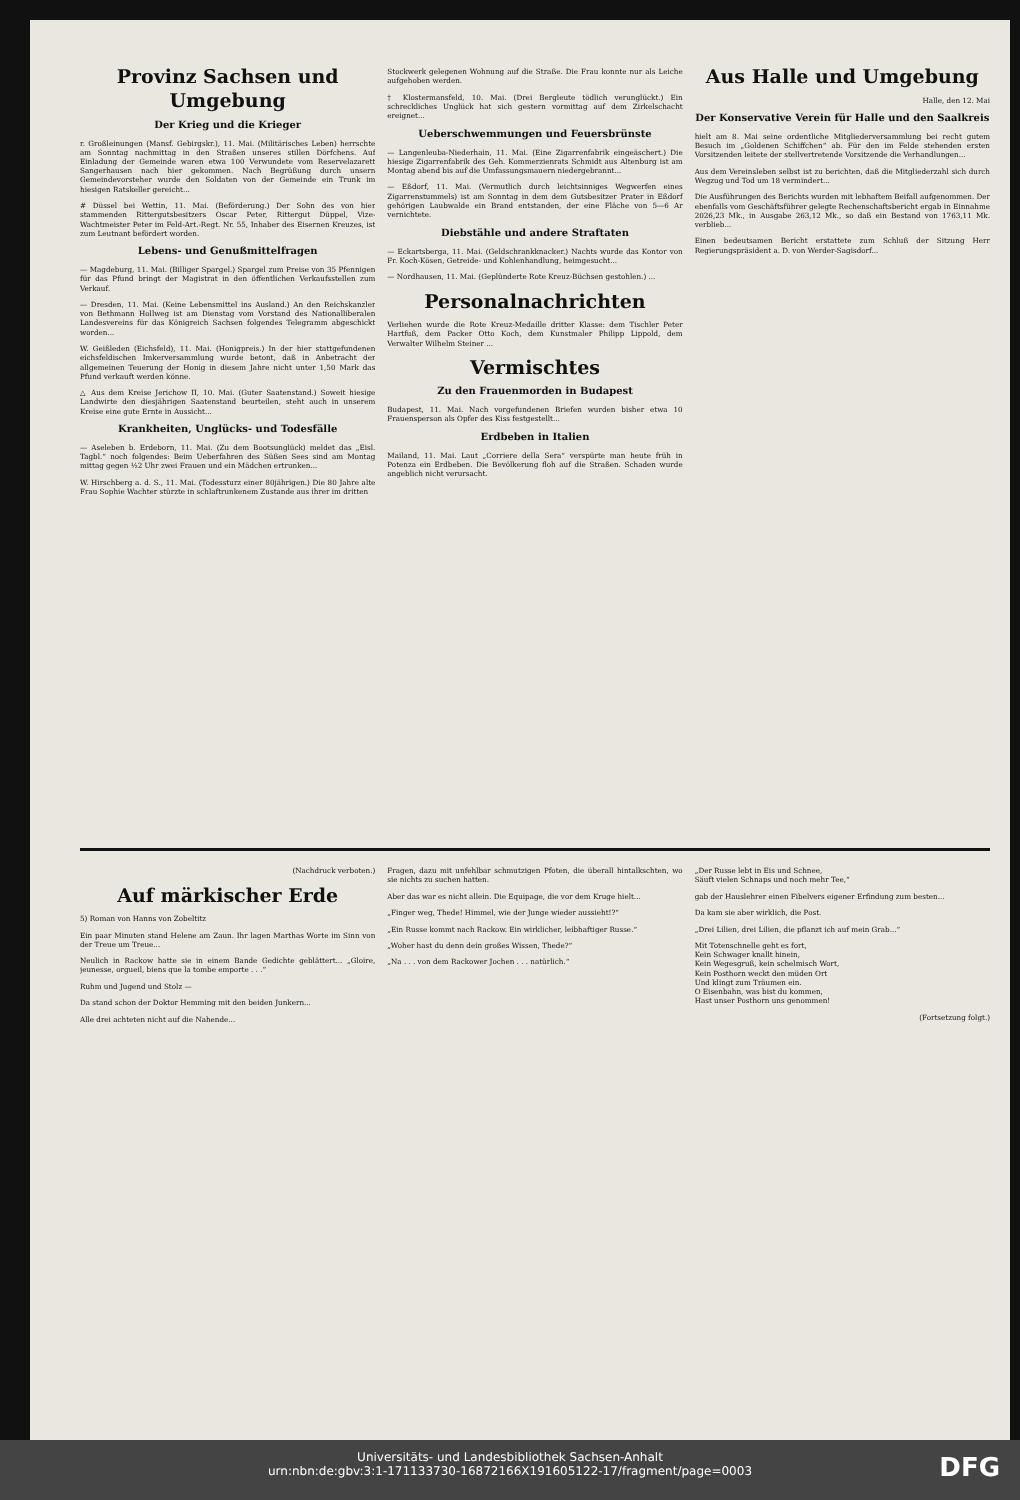Provinz Sachsen und Umgebung
Der Krieg und die Krieger
r. Großleinungen (Mansf. Gebirgskr.), 11. Mai. (Militärisches Leben) herrschte am Sonntag nachmittag in den Straßen unseres stillen Dörfchens. Auf Einladung der Gemeinde waren etwa 100 Verwundete vom Reservelazarett Sangerhausen nach hier gekommen. Nach Begrüßung durch unsern Gemeindevorsteher wurde den Soldaten von der Gemeinde ein Trunk im hiesigen Ratskeller gereicht...
# Düssel bei Wettin, 11. Mai. (Beförderung.) Der Sohn des von hier stammenden Rittergutsbesitzers Oscar Peter, Rittergut Düppel, Vize-Wachtmeister Peter im Feld-Art.-Regt. Nr. 55, Inhaber des Eisernen Kreuzes, ist zum Leutnant befördert worden.
Lebens- und Genußmittelfragen
— Magdeburg, 11. Mai. (Billiger Spargel.) Spargel zum Preise von 35 Pfennigen für das Pfund bringt der Magistrat in den öffentlichen Verkaufsstellen zum Verkauf.
— Dresden, 11. Mai. (Keine Lebensmittel ins Ausland.) An den Reichskanzler von Bethmann Hollweg ist am Dienstag vom Vorstand des Nationalliberalen Landesvereins für das Königreich Sachsen folgendes Telegramm abgeschickt worden...
W. Geißleden (Eichsfeld), 11. Mai. (Honigpreis.) In der hier stattgefundenen eichsfeldischen Imkerversammlung wurde betont, daß in Anbetracht der allgemeinen Teuerung der Honig in diesem Jahre nicht unter 1,50 Mark das Pfund verkauft werden könne.
△ Aus dem Kreise Jerichow II, 10. Mai. (Guter Saatenstand.) Soweit hiesige Landwirte den diesjährigen Saatenstand beurteilen, steht auch in unserem Kreise eine gute Ernte in Aussicht...
Krankheiten, Unglücks- und Todesfälle
— Aseleben b. Erdeborn, 11. Mai. (Zu dem Bootsunglück) meldet das „Eisl. Tagbl.“ noch folgendes: Beim Ueberfahren des Süßen Sees sind am Montag mittag gegen ½2 Uhr zwei Frauen und ein Mädchen ertrunken...
W. Hirschberg a. d. S., 11. Mai. (Todessturz einer 80jährigen.) Die 80 Jahre alte Frau Sophie Wachter stürzte in schlaftrunkenem Zustande aus ihrer im dritten
Stockwerk gelegenen Wohnung auf die Straße. Die Frau konnte nur als Leiche aufgehoben werden.
† Klostermansfeld, 10. Mai. (Drei Bergleute tödlich verunglückt.) Ein schreckliches Unglück hat sich gestern vormittag auf dem Zirkelschacht ereignet...
Ueberschwemmungen und Feuersbrünste
— Langenleuba-Niederhain, 11. Mai. (Eine Zigarrenfabrik eingeäschert.) Die hiesige Zigarrenfabrik des Geh. Kommerzienrats Schmidt aus Altenburg ist am Montag abend bis auf die Umfassungsmauern niedergebrannt...
— Eßdorf, 11. Mai. (Vermutlich durch leichtsinniges Wegwerfen eines Zigarrenstummels) ist am Sonntag in dem dem Gutsbesitzer Prater in Eßdorf gehörigen Laubwalde ein Brand entstanden, der eine Fläche von 5—6 Ar vernichtete.
Diebstähle und andere Straftaten
— Eckartsberga, 11. Mai. (Geldschrankknacker.) Nachts wurde das Kontor von Fr. Koch-Kösen, Getreide- und Kohlenhandlung, heimgesucht...
— Nordhausen, 11. Mai. (Geplünderte Rote Kreuz-Büchsen gestohlen.) ...
Personalnachrichten
Verliehen wurde die Rote Kreuz-Medaille dritter Klasse: dem Tischler Peter Hartfuß, dem Packer Otto Koch, dem Kunstmaler Philipp Lippold, dem Verwalter Wilhelm Steiner ...
Vermischtes
Zu den Frauenmorden in Budapest
Budapest, 11. Mai. Nach vorgefundenen Briefen wurden bisher etwa 10 Frauensperson als Opfer des Kiss festgestellt...
Erdbeben in Italien
Mailand, 11. Mai. Laut „Corriere della Sera“ verspürte man heute früh in Potenza ein Erdbeben. Die Bevölkerung floh auf die Straßen. Schaden wurde angeblich nicht verursacht.
Aus Halle und Umgebung
Halle, den 12. Mai
Der Konservative Verein für Halle und den Saalkreis
hielt am 8. Mai seine ordentliche Mitgliederversammlung bei recht gutem Besuch im „Goldenen Schiffchen“ ab. Für den im Felde stehenden ersten Vorsitzenden leitete der stellvertretende Vorsitzende die Verhandlungen...
Aus dem Vereinsleben selbst ist zu berichten, daß die Mitgliederzahl sich durch Wegzug und Tod um 18 vermindert...
Die Ausführungen des Berichts wurden mit lebhaftem Beifall aufgenommen. Der ebenfalls vom Geschäftsführer gelegte Rechenschaftsbericht ergab in Einnahme 2026,23 Mk., in Ausgabe 263,12 Mk., so daß ein Bestand von 1763,11 Mk. verblieb...
Einen bedeutsamen Bericht erstattete zum Schluß der Sitzung Herr Regierungspräsident a. D. von Werder-Sagisdorf...
(Nachdruck verboten.)
Auf märkischer Erde
5) Roman von Hanns von Zobeltitz
Ein paar Minuten stand Helene am Zaun. Ihr lagen Marthas Worte im Sinn von der Treue um Treue...
Neulich in Rackow hatte sie in einem Bande Gedichte geblättert... „Gloire, jeunesse, orgueil, biens que la tombe emporte . . .“
Ruhm und Jugend und Stolz —
Da stand schon der Doktor Hemming mit den beiden Junkern...
Alle drei achteten nicht auf die Nahende...
Fragen, dazu mit unfehlbar schmutzigen Pfoten, die überall hintalkschten, wo sie nichts zu suchen hatten.
Aber das war es nicht allein. Die Equipage, die vor dem Kruge hielt...
„Finger weg, Thede! Himmel, wie der Junge wieder aussieht!?“
„Ein Russe kommt nach Rackow. Ein wirklicher, leibhaftiger Russe.“
„Woher hast du denn dein großes Wissen, Thede?“
„Na . . . von dem Rackower Jochen . . . natürlich.“
„Der Russe lebt in Eis und Schnee,
Säuft vielen Schnaps und noch mehr Tee,“
gab der Hauslehrer einen Fibelvers eigener Erfindung zum besten...
Da kam sie aber wirklich, die Post.
„Drei Lilien, drei Lilien, die pflanzt ich auf mein Grab...“
Mit Totenschnelle geht es fort,
Kein Schwager knallt hinein,
Kein Wegesgruß, kein schelmisch Wort,
Kein Posthorn weckt den müden Ort
Und klingt zum Träumen ein.
O Eisenbahn, was bist du kommen,
Hast unser Posthorn uns genommen!
(Fortsetzung folgt.)
Universitäts- und Landesbibliothek Sachsen-Anhalt
urn:nbn:de:gbv:3:1-171133730-16872166X191605122-17/fragment/page=0003
DFG